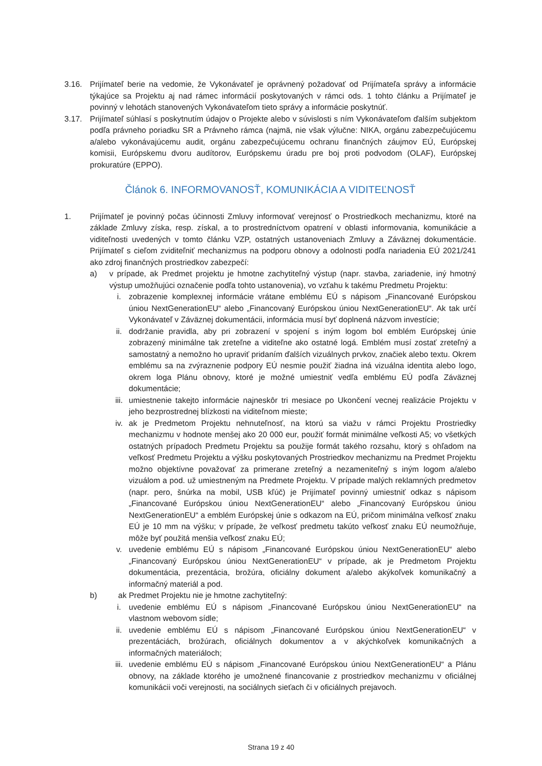3.16. Prijímateľ berie na vedomie, že Vykonávateľ je oprávnený požadovať od Prijímateľa správy a informácie týkajúce sa Projektu aj nad rámec informácií poskytovaných v rámci ods. 1 tohto článku a Prijímateľ je povinný v lehotách stanovených Vykonávateľom tieto správy a informácie poskytnúť.
3.17. Prijímateľ súhlasí s poskytnutím údajov o Projekte alebo v súvislosti s ním Vykonávateľom ďalším subjektom podľa právneho poriadku SR a Právneho rámca (najmä, nie však výlučne: NIKA, orgánu zabezpečujúcemu a/alebo vykonávajúcemu audit, orgánu zabezpečujúcemu ochranu finančných záujmov EÚ, Európskej komisii, Európskemu dvoru audítorov, Európskemu úradu pre boj proti podvodom (OLAF), Európskej prokuratúre (EPPO).
Článok 6. INFORMOVANOSŤ, KOMUNIKÁCIA A VIDITEĽNOSŤ
1. Prijímateľ je povinný počas účinnosti Zmluvy informovať verejnosť o Prostriedkoch mechanizmu, ktoré na základe Zmluvy získa, resp. získal, a to prostredníctvom opatrení v oblasti informovania, komunikácie a viditeľnosti uvedených v tomto článku VZP, ostatných ustanoveniach Zmluvy a Záväznej dokumentácie. Prijímateľ s cieľom zviditeľniť mechanizmus na podporu obnovy a odolnosti podľa nariadenia EÚ 2021/241 ako zdroj finančných prostriedkov zabezpečí:
a) v prípade, ak Predmet projektu je hmotne zachytiteľný výstup (napr. stavba, zariadenie, iný hmotný výstup umožňujúci označenie podľa tohto ustanovenia), vo vzťahu k takému Predmetu Projektu:
i. zobrazenie komplexnej informácie vrátane emblému EÚ s nápisom „Financované Európskou úniou NextGenerationEU“ alebo „Financovaný Európskou úniou NextGenerationEU“. Ak tak určí Vykonávateľ v Záväznej dokumentácii, informácia musí byť doplnená názvom investície;
ii. dodržanie pravidla, aby pri zobrazení v spojení s iným logom bol emblém Európskej únie zobrazený minimálne tak zreteľne a viditeľne ako ostatné logá. Emblém musí zostať zreteľný a samostatný a nemožno ho upraviť pridaním ďalších vizuálnych prvkov, značiek alebo textu. Okrem emblému sa na zvýraznenie podpory EÚ nesmie použiť žiadna iná vizuálna identita alebo logo, okrem loga Plánu obnovy, ktoré je možné umiestniť vedľa emblému EÚ podľa Záväznej dokumentácie;
iii. umiestnenie takejto informácie najneskôr tri mesiace po Ukončení vecnej realizácie Projektu v jeho bezprostrednej blízkosti na viditeľnom mieste;
iv. ak je Predmetom Projektu nehnuteľnosť, na ktorú sa viažu v rámci Projektu Prostriedky mechanizmu v hodnote menšej ako 20 000 eur, použiť formát minimálne veľkosti A5; vo všetkých ostatných prípadoch Predmetu Projektu sa použije formát takého rozsahu, ktorý s ohľadom na veľkosť Predmetu Projektu a výšku poskytovaných Prostriedkov mechanizmu na Predmet Projektu možno objektívne považovať za primerane zreteľný a nezameniteľný s iným logom a/alebo vizuálom a pod. už umiestneným na Predmete Projektu. V prípade malých reklamných predmetov (napr. pero, šnúrka na mobil, USB kľúč) je Prijímateľ povinný umiestniť odkaz s nápisom „Financované Európskou úniou NextGenerationEU“ alebo „Financovaný Európskou úniou NextGenerationEU“ a emblém Európskej únie s odkazom na EÚ, pričom minimálna veľkosť znaku EÚ je 10 mm na výšku; v prípade, že veľkosť predmetu takúto veľkosť znaku EÚ neumožňuje, môže byť použitá menšia veľkosť znaku EÚ;
v. uvedenie emblému EÚ s nápisom „Financované Európskou úniou NextGenerationEU“ alebo „Financovaný Európskou úniou NextGenerationEU“ v prípade, ak je Predmetom Projektu dokumentácia, prezentácia, brožúra, oficiálny dokument a/alebo akýkoľvek komunikačný a informačný materiál a pod.
b) ak Predmet Projektu nie je hmotne zachytiteľný:
i. uvedenie emblému EÚ s nápisom „Financované Európskou úniou NextGenerationEU“ na vlastnom webovom sídle;
ii. uvedenie emblému EÚ s nápisom „Financované Európskou úniou NextGenerationEU“ v prezentáciách, brožúrach, oficiálnych dokumentov a v akýchkoľvek komunikačných a informačných materiáloch;
iii. uvedenie emblému EÚ s nápisom „Financované Európskou úniou NextGenerationEU“ a Plánu obnovy, na základe ktorého je umožnené financovanie z prostriedkov mechanizmu v oficiálnej komunikácii voči verejnosti, na sociálnych sieťach či v oficiálnych prejavoch.
Strana 19 z 40